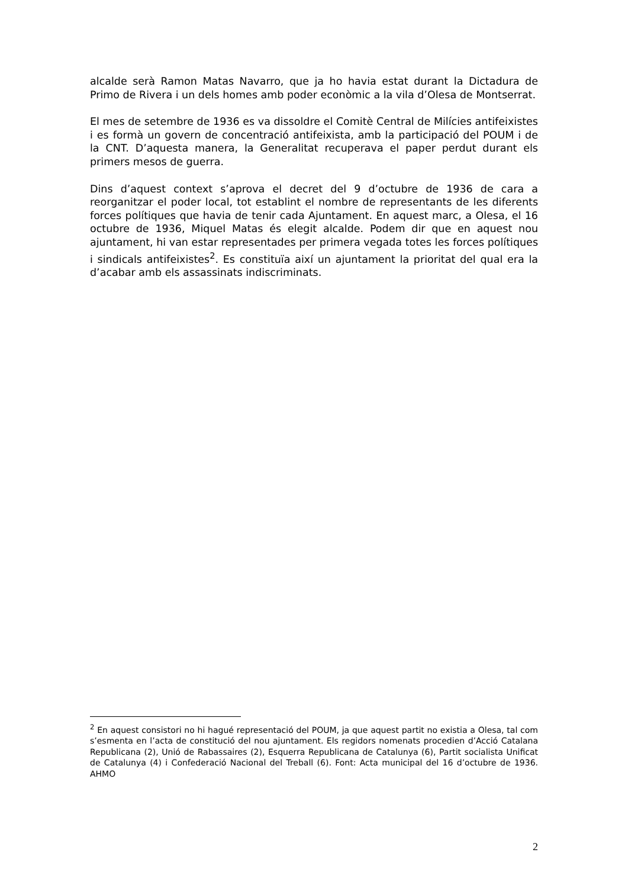alcalde serà Ramon Matas Navarro, que ja ho havia estat durant la Dictadura de Primo de Rivera i un dels homes amb poder econòmic a la vila d’Olesa de Montserrat.
El mes de setembre de 1936 es va dissoldre el Comitè Central de Milícies antifeixistes i es formà un govern de concentració antifeixista, amb la participació del POUM i de la CNT. D’aquesta manera, la Generalitat recuperava el paper perdut durant els primers mesos de guerra.
Dins d’aquest context s’aprova el decret del 9 d’octubre de 1936 de cara a reorganitzar el poder local, tot establint el nombre de representants de les diferents forces polítiques que havia de tenir cada Ajuntament. En aquest marc, a Olesa, el 16 octubre de 1936, Miquel Matas és elegit alcalde. Podem dir que en aquest nou ajuntament, hi van estar representades per primera vegada totes les forces polítiques i sindicals antifeixistes<sup>2</sup>. Es constituïa així un ajuntament la prioritat del qual era la d’acabar amb els assassinats indiscriminats.
<sup>2</sup> En aquest consistori no hi hagué representació del POUM, ja que aquest partit no existia a Olesa, tal com s’esmenta en l’acta de constitució del nou ajuntament. Els regidors nomenats procedien d’Acció Catalana Republicana (2), Unió de Rabassaires (2), Esquerra Republicana de Catalunya (6), Partit socialista Unificat de Catalunya (4) i Confederació Nacional del Treball (6). Font: Acta municipal del 16 d’octubre de 1936. AHMO
2